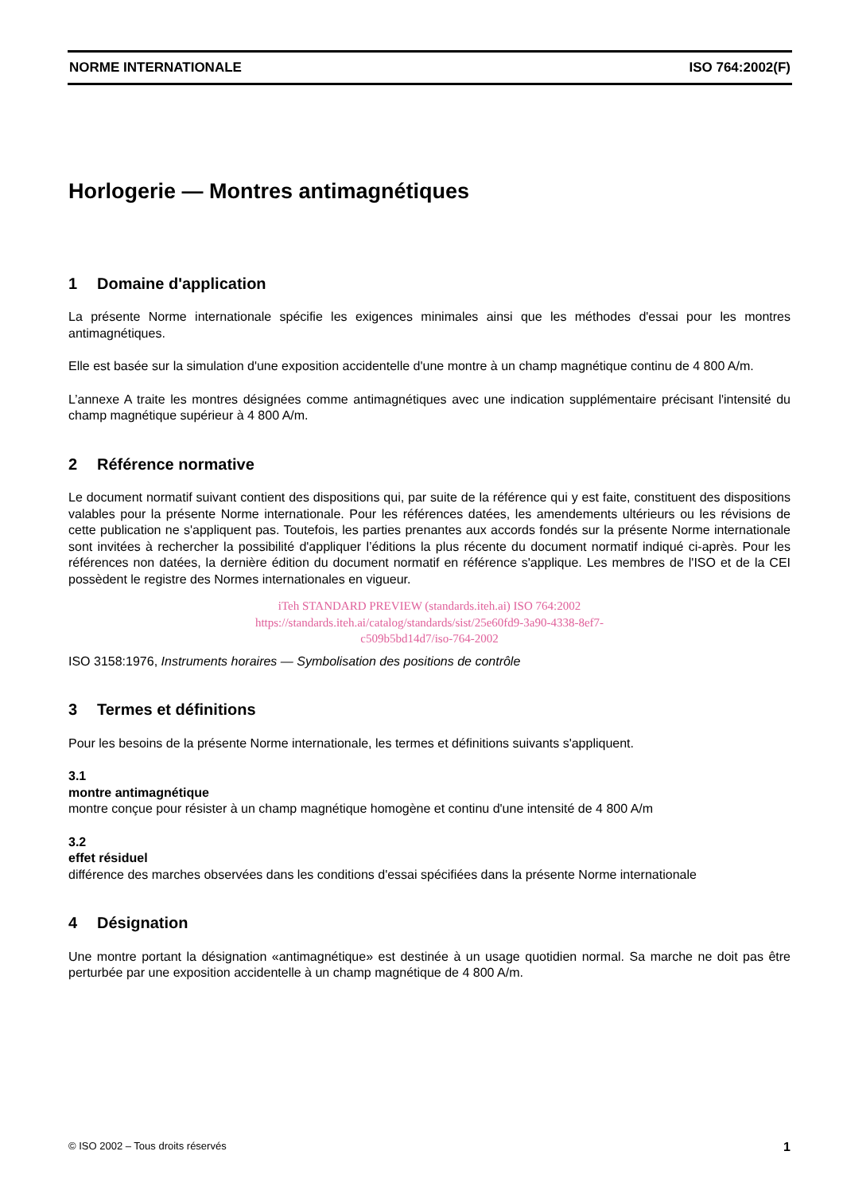NORME INTERNATIONALE ISO 764:2002(F)
Horlogerie — Montres antimagnétiques
1 Domaine d'application
La présente Norme internationale spécifie les exigences minimales ainsi que les méthodes d'essai pour les montres antimagnétiques.
Elle est basée sur la simulation d'une exposition accidentelle d'une montre à un champ magnétique continu de 4 800 A/m.
L’annexe A traite les montres désignées comme antimagnétiques avec une indication supplémentaire précisant l'intensité du champ magnétique supérieur à 4 800 A/m.
2 Référence normative
Le document normatif suivant contient des dispositions qui, par suite de la référence qui y est faite, constituent des dispositions valables pour la présente Norme internationale. Pour les références datées, les amendements ultérieurs ou les révisions de cette publication ne s'appliquent pas. Toutefois, les parties prenantes aux accords fondés sur la présente Norme internationale sont invitées à rechercher la possibilité d'appliquer l’éditions la plus récente du document normatif indiqué ci-après. Pour les références non datées, la dernière édition du document normatif en référence s'applique. Les membres de l'ISO et de la CEI possèdent le registre des Normes internationales en vigueur.
iTeh STANDARD PREVIEW (standards.iteh.ai) ISO 764:2002
https://standards.iteh.ai/catalog/standards/sist/25e60fd9-3a90-4338-8ef7-
c509b5bd14d7/iso-764-2002
ISO 3158:1976, Instruments horaires — Symbolisation des positions de contrôle
3 Termes et définitions
Pour les besoins de la présente Norme internationale, les termes et définitions suivants s'appliquent.
3.1
montre antimagnétique
montre conçue pour résister à un champ magnétique homogène et continu d'une intensité de 4 800 A/m
3.2
effet résiduel
différence des marches observées dans les conditions d'essai spécifiées dans la présente Norme internationale
4 Désignation
Une montre portant la désignation «antimagnétique» est destinée à un usage quotidien normal. Sa marche ne doit pas être perturbée par une exposition accidentelle à un champ magnétique de 4 800 A/m.
© ISO 2002 – Tous droits réservés 1